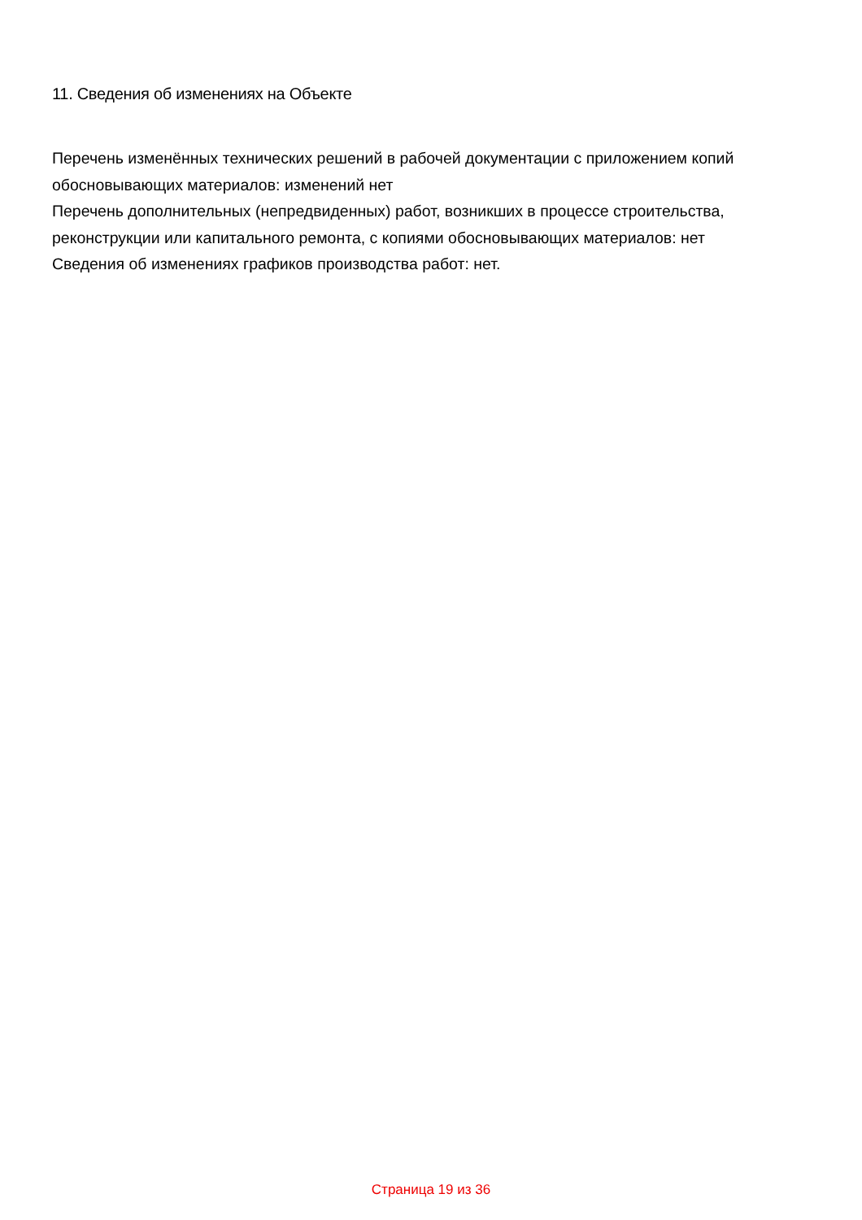11. Сведения об изменениях на Объекте
Перечень изменённых технических решений в рабочей документации с приложением копий обосновывающих материалов: изменений нет
Перечень дополнительных (непредвиденных) работ, возникших в процессе строительства, реконструкции или капитального ремонта, с копиями обосновывающих материалов: нет
Сведения об изменениях графиков производства работ: нет.
Страница 19 из 36